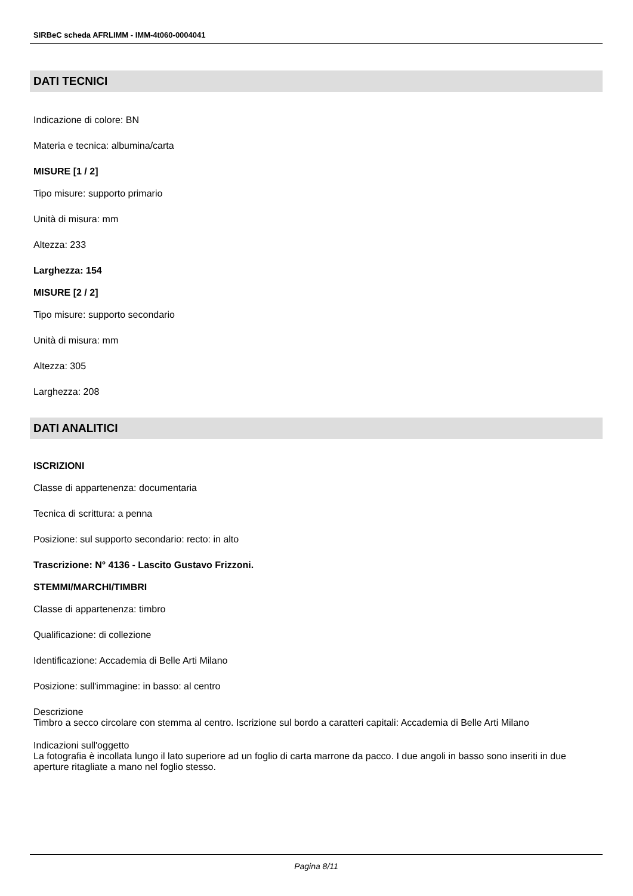SIRBeC scheda AFRLIMM - IMM-4t060-0004041
DATI TECNICI
Indicazione di colore: BN
Materia e tecnica: albumina/carta
MISURE [1 / 2]
Tipo misure: supporto primario
Unità di misura: mm
Altezza: 233
Larghezza: 154
MISURE [2 / 2]
Tipo misure: supporto secondario
Unità di misura: mm
Altezza: 305
Larghezza: 208
DATI ANALITICI
ISCRIZIONI
Classe di appartenenza: documentaria
Tecnica di scrittura: a penna
Posizione: sul supporto secondario: recto: in alto
Trascrizione: N° 4136 - Lascito Gustavo Frizzoni.
STEMMI/MARCHI/TIMBRI
Classe di appartenenza: timbro
Qualificazione: di collezione
Identificazione: Accademia di Belle Arti Milano
Posizione: sull'immagine: in basso: al centro
Descrizione
Timbro a secco circolare con stemma al centro. Iscrizione sul bordo a caratteri capitali: Accademia di Belle Arti Milano
Indicazioni sull'oggetto
La fotografia è incollata lungo il lato superiore ad un foglio di carta marrone da pacco. I due angoli in basso sono inseriti in due aperture ritagliate a mano nel foglio stesso.
Pagina 8/11